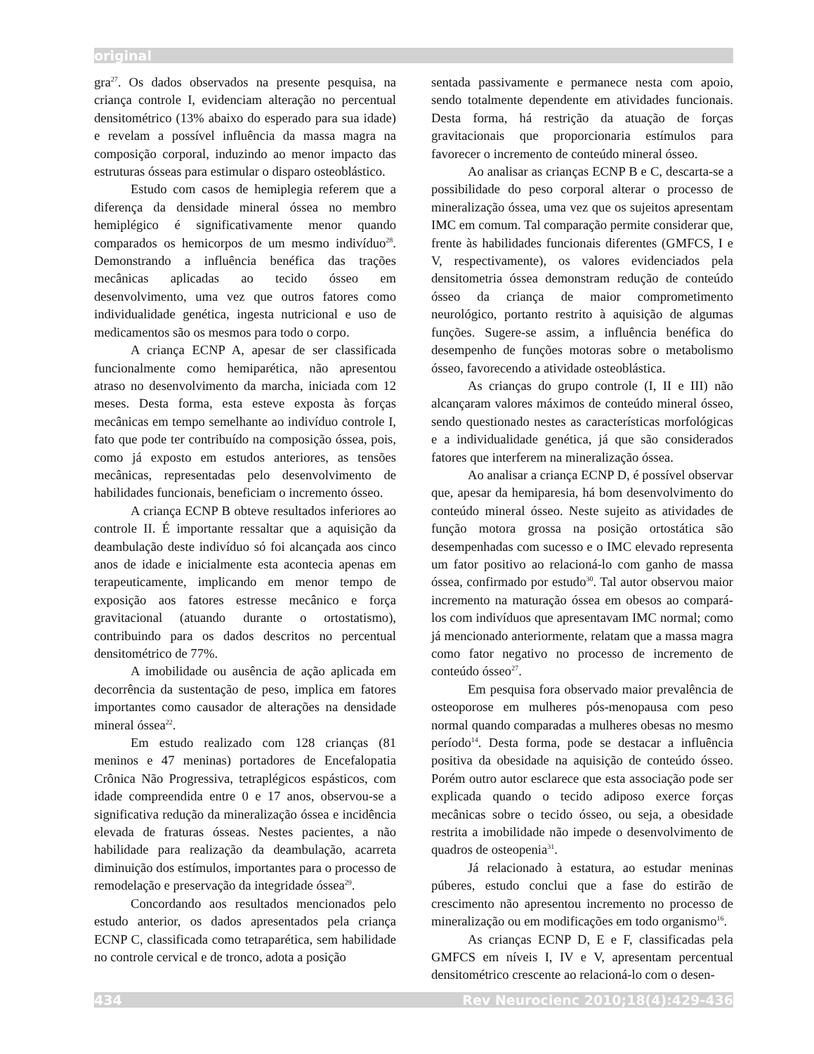original
gra<sup>27</sup>. Os dados observados na presente pesquisa, na criança controle I, evidenciam alteração no percentual densitométrico (13% abaixo do esperado para sua idade) e revelam a possível influência da massa magra na composição corporal, induzindo ao menor impacto das estruturas ósseas para estimular o disparo osteoblástico.
Estudo com casos de hemiplegia referem que a diferença da densidade mineral óssea no membro hemiplégico é significativamente menor quando comparados os hemicorpos de um mesmo indivíduo<sup>28</sup>. Demonstrando a influência benéfica das trações mecânicas aplicadas ao tecido ósseo em desenvolvimento, uma vez que outros fatores como individualidade genética, ingesta nutricional e uso de medicamentos são os mesmos para todo o corpo.
A criança ECNP A, apesar de ser classificada funcionalmente como hemiparética, não apresentou atraso no desenvolvimento da marcha, iniciada com 12 meses. Desta forma, esta esteve exposta às forças mecânicas em tempo semelhante ao indivíduo controle I, fato que pode ter contribuído na composição óssea, pois, como já exposto em estudos anteriores, as tensões mecânicas, representadas pelo desenvolvimento de habilidades funcionais, beneficiam o incremento ósseo.
A criança ECNP B obteve resultados inferiores ao controle II. É importante ressaltar que a aquisição da deambulação deste indivíduo só foi alcançada aos cinco anos de idade e inicialmente esta acontecia apenas em terapeuticamente, implicando em menor tempo de exposição aos fatores estresse mecânico e força gravitacional (atuando durante o ortostatismo), contribuindo para os dados descritos no percentual densitométrico de 77%.
A imobilidade ou ausência de ação aplicada em decorrência da sustentação de peso, implica em fatores importantes como causador de alterações na densidade mineral óssea<sup>22</sup>.
Em estudo realizado com 128 crianças (81 meninos e 47 meninas) portadores de Encefalopatia Crônica Não Progressiva, tetraplégicos espásticos, com idade compreendida entre 0 e 17 anos, observou-se a significativa redução da mineralização óssea e incidência elevada de fraturas ósseas. Nestes pacientes, a não habilidade para realização da deambulação, acarreta diminuição dos estímulos, importantes para o processo de remodelação e preservação da integridade óssea<sup>29</sup>.
Concordando aos resultados mencionados pelo estudo anterior, os dados apresentados pela criança ECNP C, classificada como tetraparética, sem habilidade no controle cervical e de tronco, adota a posição
sentada passivamente e permanece nesta com apoio, sendo totalmente dependente em atividades funcionais. Desta forma, há restrição da atuação de forças gravitacionais que proporcionaria estímulos para favorecer o incremento de conteúdo mineral ósseo.
Ao analisar as crianças ECNP B e C, descarta-se a possibilidade do peso corporal alterar o processo de mineralização óssea, uma vez que os sujeitos apresentam IMC em comum. Tal comparação permite considerar que, frente às habilidades funcionais diferentes (GMFCS, I e V, respectivamente), os valores evidenciados pela densitometria óssea demonstram redução de conteúdo ósseo da criança de maior comprometimento neurológico, portanto restrito à aquisição de algumas funções. Sugere-se assim, a influência benéfica do desempenho de funções motoras sobre o metabolismo ósseo, favorecendo a atividade osteoblástica.
As crianças do grupo controle (I, II e III) não alcançaram valores máximos de conteúdo mineral ósseo, sendo questionado nestes as características morfológicas e a individualidade genética, já que são considerados fatores que interferem na mineralização óssea.
Ao analisar a criança ECNP D, é possível observar que, apesar da hemiparesia, há bom desenvolvimento do conteúdo mineral ósseo. Neste sujeito as atividades de função motora grossa na posição ortostática são desempenhadas com sucesso e o IMC elevado representa um fator positivo ao relacioná-lo com ganho de massa óssea, confirmado por estudo<sup>30</sup>. Tal autor observou maior incremento na maturação óssea em obesos ao compará-los com indivíduos que apresentavam IMC normal; como já mencionado anteriormente, relatam que a massa magra como fator negativo no processo de incremento de conteúdo ósseo<sup>27</sup>.
Em pesquisa fora observado maior prevalência de osteoporose em mulheres pós-menopausa com peso normal quando comparadas a mulheres obesas no mesmo período<sup>14</sup>. Desta forma, pode se destacar a influência positiva da obesidade na aquisição de conteúdo ósseo. Porém outro autor esclarece que esta associação pode ser explicada quando o tecido adiposo exerce forças mecânicas sobre o tecido ósseo, ou seja, a obesidade restrita a imobilidade não impede o desenvolvimento de quadros de osteopenia<sup>31</sup>.
Já relacionado à estatura, ao estudar meninas púberes, estudo conclui que a fase do estirão de crescimento não apresentou incremento no processo de mineralização ou em modificações em todo organismo<sup>16</sup>.
As crianças ECNP D, E e F, classificadas pela GMFCS em níveis I, IV e V, apresentam percentual densitométrico crescente ao relacioná-lo com o desen-
434 Rev Neurocienc 2010;18(4):429-436